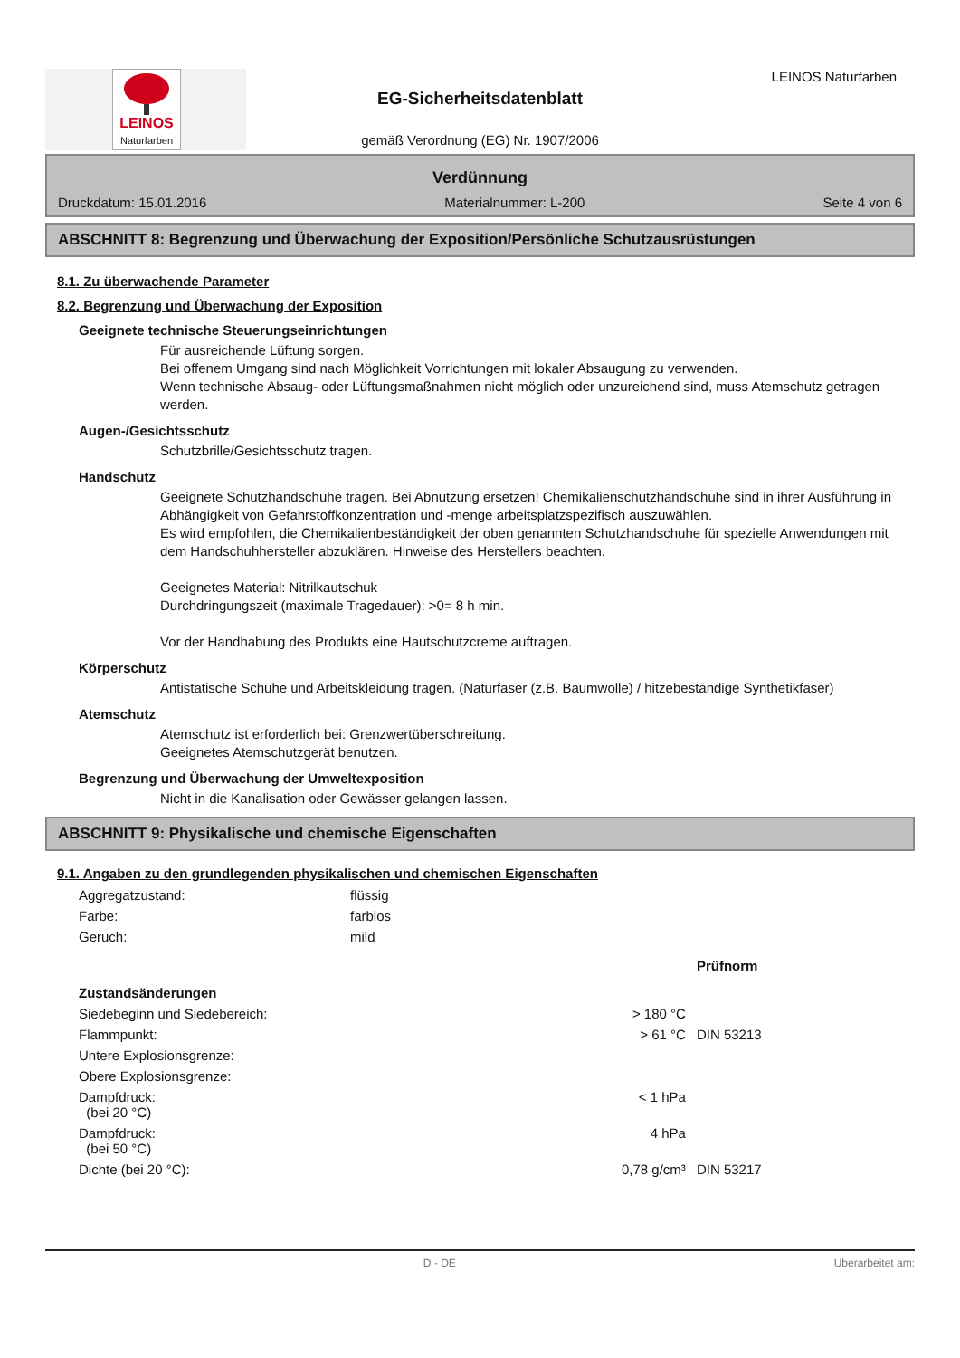LEINOS
Naturfarben
LEINOS Naturfarben
EG-Sicherheitsdatenblatt
gemäß Verordnung (EG) Nr. 1907/2006
Verdünnung
Druckdatum: 15.01.2016 Materialnummer: L-200 Seite 4 von 6
ABSCHNITT 8: Begrenzung und Überwachung der Exposition/Persönliche Schutzausrüstungen
8.1. Zu überwachende Parameter
8.2. Begrenzung und Überwachung der Exposition
Geeignete technische Steuerungseinrichtungen
Für ausreichende Lüftung sorgen.
Bei offenem Umgang sind nach Möglichkeit Vorrichtungen mit lokaler Absaugung zu verwenden.
Wenn technische Absaug- oder Lüftungsmaßnahmen nicht möglich oder unzureichend sind, muss Atemschutz getragen werden.
Augen-/Gesichtsschutz
Schutzbrille/Gesichtsschutz tragen.
Handschutz
Geeignete Schutzhandschuhe tragen. Bei Abnutzung ersetzen! Chemikalienschutzhandschuhe sind in ihrer Ausführung in Abhängigkeit von Gefahrstoffkonzentration und -menge arbeitsplatzspezifisch auszuwählen.
Es wird empfohlen, die Chemikalienbeständigkeit der oben genannten Schutzhandschuhe für spezielle Anwendungen mit dem Handschuhhersteller abzuklären. Hinweise des Herstellers beachten.
Geeignetes Material: Nitrilkautschuk
Durchdringungszeit (maximale Tragedauer): >0= 8 h min.
Vor der Handhabung des Produkts eine Hautschutzcreme auftragen.
Körperschutz
Antistatische Schuhe und Arbeitskleidung tragen. (Naturfaser (z.B. Baumwolle) / hitzebeständige Synthetikfaser)
Atemschutz
Atemschutz ist erforderlich bei: Grenzwertüberschreitung.
Geeignetes Atemschutzgerät benutzen.
Begrenzung und Überwachung der Umweltexposition
Nicht in die Kanalisation oder Gewässer gelangen lassen.
ABSCHNITT 9: Physikalische und chemische Eigenschaften
9.1. Angaben zu den grundlegenden physikalischen und chemischen Eigenschaften
| Aggregatzustand: | flüssig | | |
| Farbe: | farblos | | |
| Geruch: | mild | | |
| | | | Prüfnorm |
| Zustandsänderungen | | | |
| Siedebeginn und Siedebereich: | | > 180 °C | |
| Flammpunkt: | | > 61 °C | DIN 53213 |
| Untere Explosionsgrenze: | | | |
| Obere Explosionsgrenze: | | | |
| Dampfdruck: (bei 20 °C) | | < 1 hPa | |
| Dampfdruck: (bei 50 °C) | | 4 hPa | |
| Dichte (bei 20 °C): | | 0,78 g/cm³ | DIN 53217 |
D - DE Überarbeitet am: